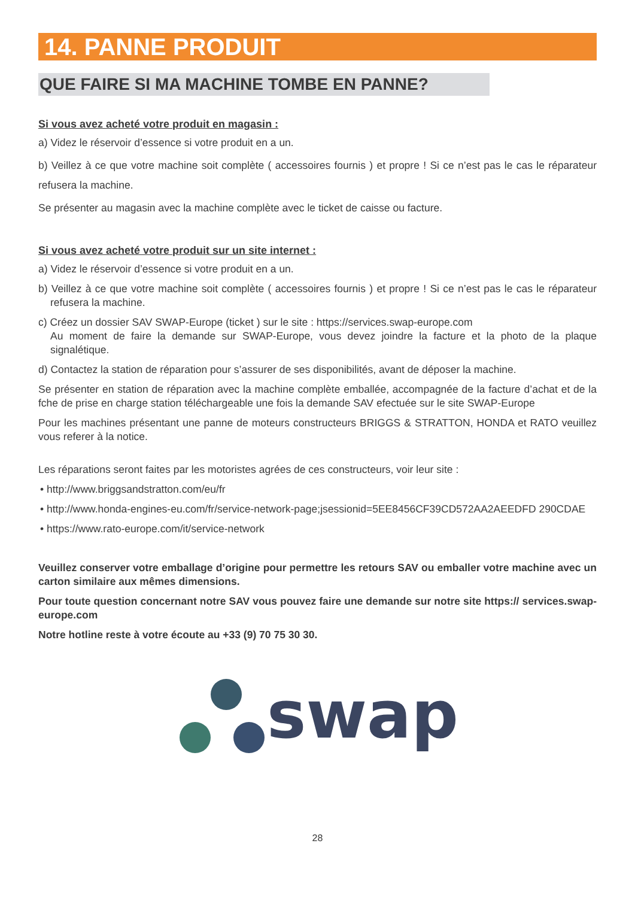14. PANNE PRODUIT
QUE FAIRE SI MA MACHINE TOMBE EN PANNE?
Si vous avez acheté votre produit en magasin :
a) Videz le réservoir d’essence si votre produit en a un.
b) Veillez à ce que votre machine soit complète ( accessoires fournis ) et propre ! Si ce n’est pas le cas le réparateur refusera la machine.
Se présenter au magasin avec la machine complète avec le ticket de caisse ou facture.
Si vous avez acheté votre produit sur un site internet :
a) Videz le réservoir d’essence si votre produit en a un.
b) Veillez à ce que votre machine soit complète ( accessoires fournis ) et propre ! Si ce n’est pas le cas le réparateur refusera la machine.
c) Créez un dossier SAV SWAP-Europe (ticket ) sur le site : https://services.swap-europe.com
Au moment de faire la demande sur SWAP-Europe, vous devez joindre la facture et la photo de la plaque signalétique.
d) Contactez la station de réparation pour s’assurer de ses disponibilités, avant de déposer la machine.
Se présenter en station de réparation avec la machine complète emballée, accompagnée de la facture d’achat et de la fche de prise en charge station téléchargeable une fois la demande SAV efectuée sur le site SWAP-Europe
Pour les machines présentant une panne de moteurs constructeurs BRIGGS & STRATTON, HONDA et RATO veuillez vous referer à la notice.
Les réparations seront faites par les motoristes agrées de ces constructeurs, voir leur site :
• http://www.briggsandstratton.com/eu/fr
• http://www.honda-engines-eu.com/fr/service-network-page;jsessionid=5EE8456CF39CD572AA2AEEDFD 290CDAE
• https://www.rato-europe.com/it/service-network
Veuillez conserver votre emballage d’origine pour permettre les retours SAV ou emballer votre machine avec un carton similaire aux mêmes dimensions.
Pour toute question concernant notre SAV vous pouvez faire une demande sur notre site https:// services.swap-europe.com
Notre hotline reste à votre écoute au +33 (9) 70 75 30 30.
swap
28